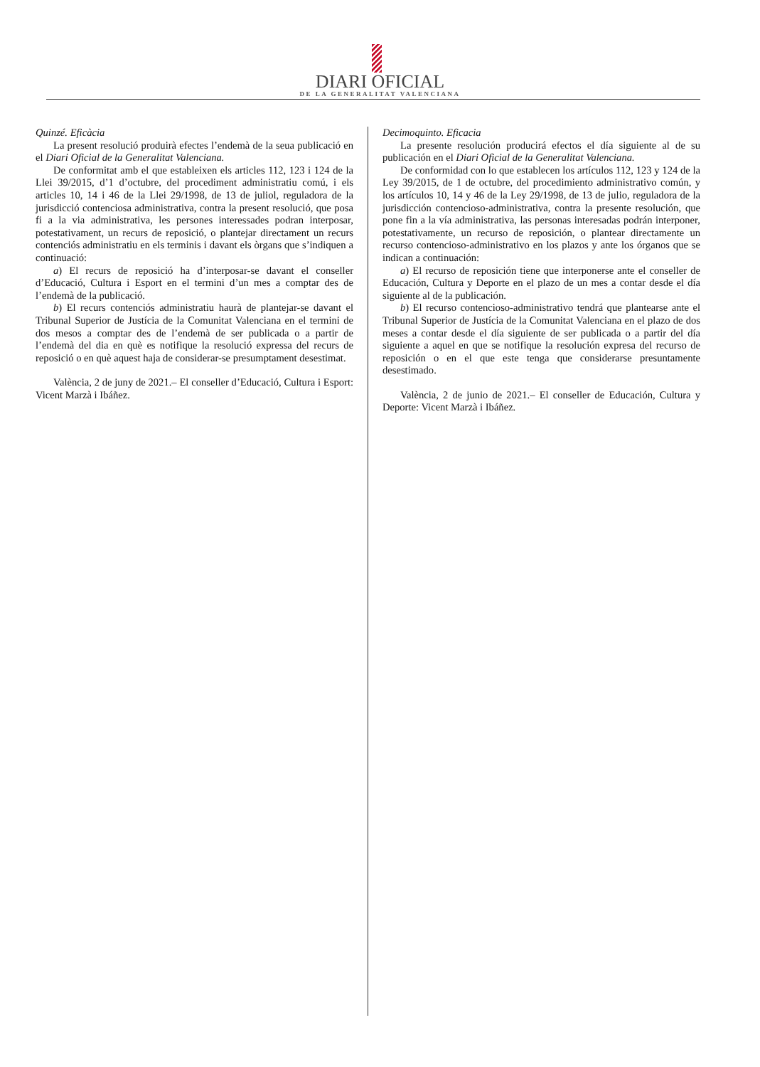DIARI OFICIAL
DE LA GENERALITAT VALENCIANA
Quinzé. Eficàcia
La present resolució produirà efectes l’endemà de la seua publicació en el Diari Oficial de la Generalitat Valenciana.
De conformitat amb el que estableixen els articles 112, 123 i 124 de la Llei 39/2015, d’1 d’octubre, del procediment administratiu comú, i els articles 10, 14 i 46 de la Llei 29/1998, de 13 de juliol, reguladora de la jurisdicció contenciosa administrativa, contra la present resolució, que posa fi a la via administrativa, les persones interessades podran interposar, potestativament, un recurs de reposició, o plantejar directament un recurs contenciós administratiu en els terminis i davant els òrgans que s’indiquen a continuació:
a) El recurs de reposició ha d’interposar-se davant el conseller d’Educació, Cultura i Esport en el termini d’un mes a comptar des de l’endemà de la publicació.
b) El recurs contenciós administratiu haurà de plantejar-se davant el Tribunal Superior de Justícia de la Comunitat Valenciana en el termini de dos mesos a comptar des de l’endemà de ser publicada o a partir de l’endemà del dia en què es notifique la resolució expressa del recurs de reposició o en què aquest haja de considerar-se presumptament desestimat.
València, 2 de juny de 2021.– El conseller d’Educació, Cultura i Esport: Vicent Marzà i Ibáñez.
Decimoquinto. Eficacia
La presente resolución producirá efectos el día siguiente al de su publicación en el Diari Oficial de la Generalitat Valenciana.
De conformidad con lo que establecen los artículos 112, 123 y 124 de la Ley 39/2015, de 1 de octubre, del procedimiento administrativo común, y los artículos 10, 14 y 46 de la Ley 29/1998, de 13 de julio, reguladora de la jurisdicción contencioso-administrativa, contra la presente resolución, que pone fin a la vía administrativa, las personas interesadas podrán interponer, potestativamente, un recurso de reposición, o plantear directamente un recurso contencioso-administrativo en los plazos y ante los órganos que se indican a continuación:
a) El recurso de reposición tiene que interponerse ante el conseller de Educación, Cultura y Deporte en el plazo de un mes a contar desde el día siguiente al de la publicación.
b) El recurso contencioso-administrativo tendrá que plantearse ante el Tribunal Superior de Justícia de la Comunitat Valenciana en el plazo de dos meses a contar desde el día siguiente de ser publicada o a partir del día siguiente a aquel en que se notifique la resolución expresa del recurso de reposición o en el que este tenga que considerarse presuntamente desestimado.
València, 2 de junio de 2021.– El conseller de Educación, Cultura y Deporte: Vicent Marzà i Ibáñez.